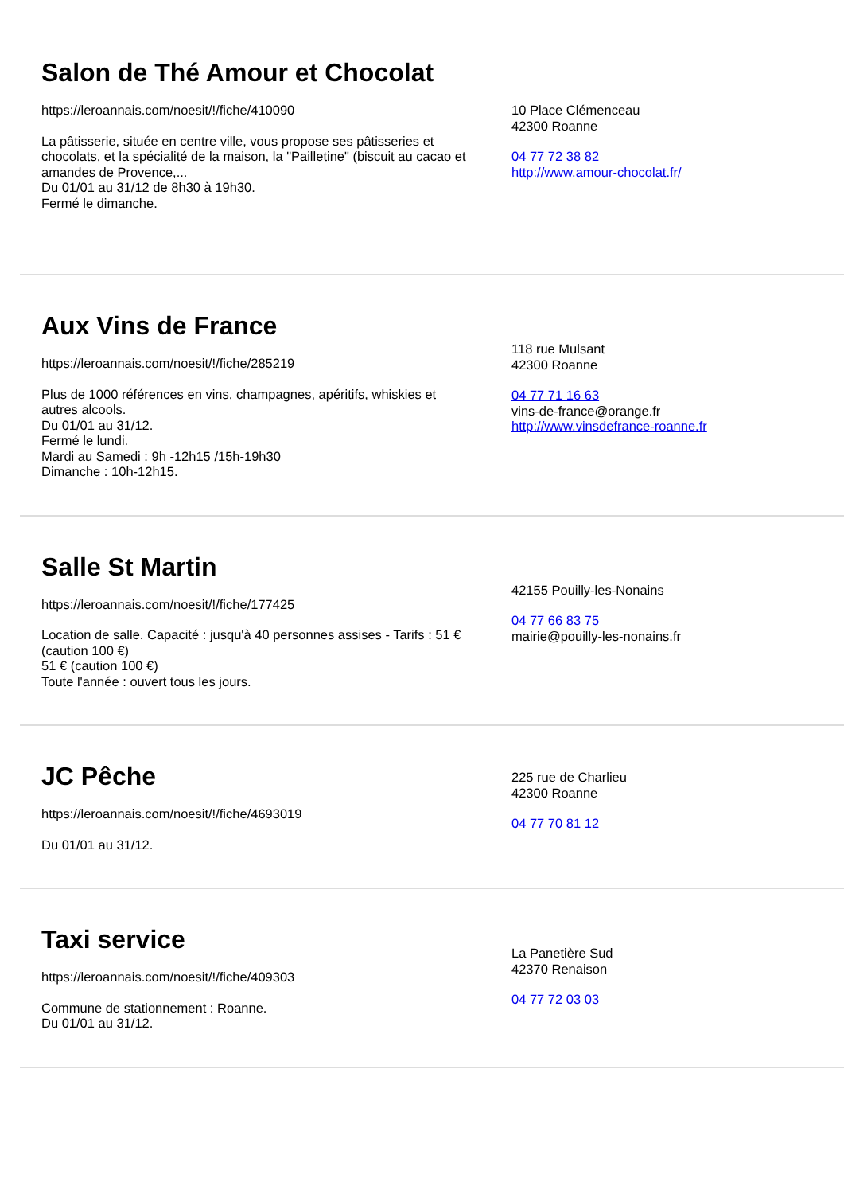Salon de Thé Amour et Chocolat
https://leroannais.com/noesit/!/fiche/410090
La pâtisserie, située en centre ville, vous propose ses pâtisseries et chocolats, et la spécialité de la maison, la "Pailletine" (biscuit au cacao et amandes de Provence,...
Du 01/01 au 31/12 de 8h30 à 19h30.
Fermé le dimanche.
10 Place Clémenceau
42300 Roanne
04 77 72 38 82
http://www.amour-chocolat.fr/
Aux Vins de France
https://leroannais.com/noesit/!/fiche/285219
Plus de 1000 références en vins, champagnes, apéritifs, whiskies et autres alcools.
Du 01/01 au 31/12.
Fermé le lundi.
Mardi au Samedi : 9h -12h15 /15h-19h30
Dimanche : 10h-12h15.
118 rue Mulsant
42300 Roanne
04 77 71 16 63
vins-de-france@orange.fr
http://www.vinsdefrance-roanne.fr
Salle St Martin
https://leroannais.com/noesit/!/fiche/177425
Location de salle. Capacité : jusqu'à 40 personnes assises - Tarifs : 51 € (caution 100 €)
51 € (caution 100 €)
Toute l'année : ouvert tous les jours.
42155 Pouilly-les-Nonains
04 77 66 83 75
mairie@pouilly-les-nonains.fr
JC Pêche
https://leroannais.com/noesit/!/fiche/4693019
Du 01/01 au 31/12.
225 rue de Charlieu
42300 Roanne
04 77 70 81 12
Taxi service
https://leroannais.com/noesit/!/fiche/409303
Commune de stationnement : Roanne.
Du 01/01 au 31/12.
La Panetière Sud
42370 Renaison
04 77 72 03 03